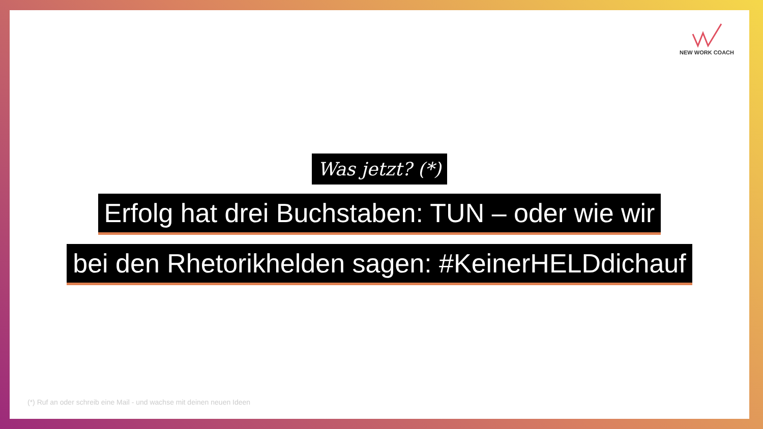NEW WORK COACH
Was jetzt? (*)
Erfolg hat drei Buchstaben: TUN – oder wie wir
bei den Rhetorikhelden sagen: #KeinerHELDdichauf
(*) Ruf an oder schreib eine Mail - und wachse mit deinen neuen Ideen